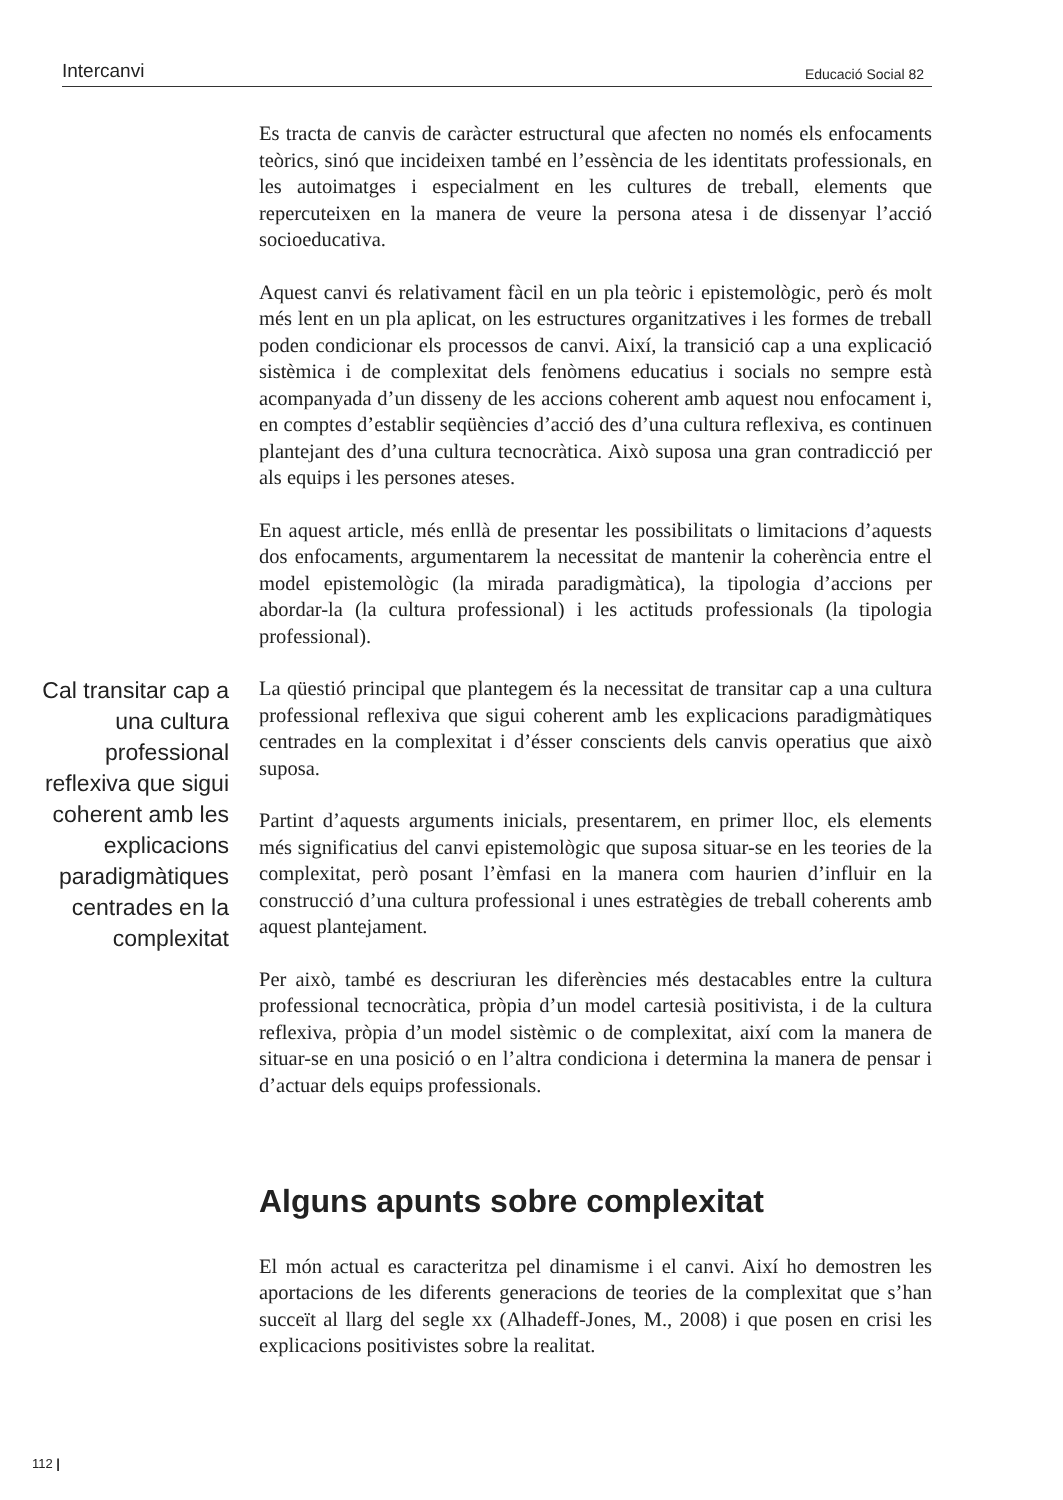Intercanvi Educació Social 82
Es tracta de canvis de caràcter estructural que afecten no només els enfocaments teòrics, sinó que incideixen també en l’essència de les identitats professionals, en les autoimatges i especialment en les cultures de treball, elements que repercuteixen en la manera de veure la persona atesa i de dissenyar l’acció socioeducativa.
Aquest canvi és relativament fàcil en un pla teòric i epistemològic, però és molt més lent en un pla aplicat, on les estructures organitzatives i les formes de treball poden condicionar els processos de canvi. Així, la transició cap a una explicació sistèmica i de complexitat dels fenòmens educatius i socials no sempre està acompanyada d’un disseny de les accions coherent amb aquest nou enfocament i, en comptes d’establir seqüències d’acció des d’una cultura reflexiva, es continuen plantejant des d’una cultura tecnocràtica. Això suposa una gran contradicció per als equips i les persones ateses.
En aquest article, més enllà de presentar les possibilitats o limitacions d’aquests dos enfocaments, argumentarem la necessitat de mantenir la coherència entre el model epistemològic (la mirada paradigmàtica), la tipologia d’accions per abordar-la (la cultura professional) i les actituds professionals (la tipologia professional).
Cal transitar cap a una cultura professional reflexiva que sigui coherent amb les explicacions paradigmàtiques centrades en la complexitat
La qüestió principal que plantegem és la necessitat de transitar cap a una cultura professional reflexiva que sigui coherent amb les explicacions paradigmàtiques centrades en la complexitat i d’ésser conscients dels canvis operatius que això suposa.
Partint d’aquests arguments inicials, presentarem, en primer lloc, els elements més significatius del canvi epistemològic que suposa situar-se en les teories de la complexitat, però posant l’èmfasi en la manera com haurien d’influir en la construcció d’una cultura professional i unes estratègies de treball coherents amb aquest plantejament.
Per això, també es descriuran les diferències més destacables entre la cultura professional tecnocràtica, pròpia d’un model cartesià positivista, i de la cultura reflexiva, pròpia d’un model sistèmic o de complexitat, així com la manera de situar-se en una posició o en l’altra condiciona i determina la manera de pensar i d’actuar dels equips professionals.
Alguns apunts sobre complexitat
El món actual es caracteritza pel dinamisme i el canvi. Així ho demostren les aportacions de les diferents generacions de teories de la complexitat que s’han succeït al llarg del segle xx (Alhadeff-Jones, M., 2008) i que posen en crisi les explicacions positivistes sobre la realitat.
112 |